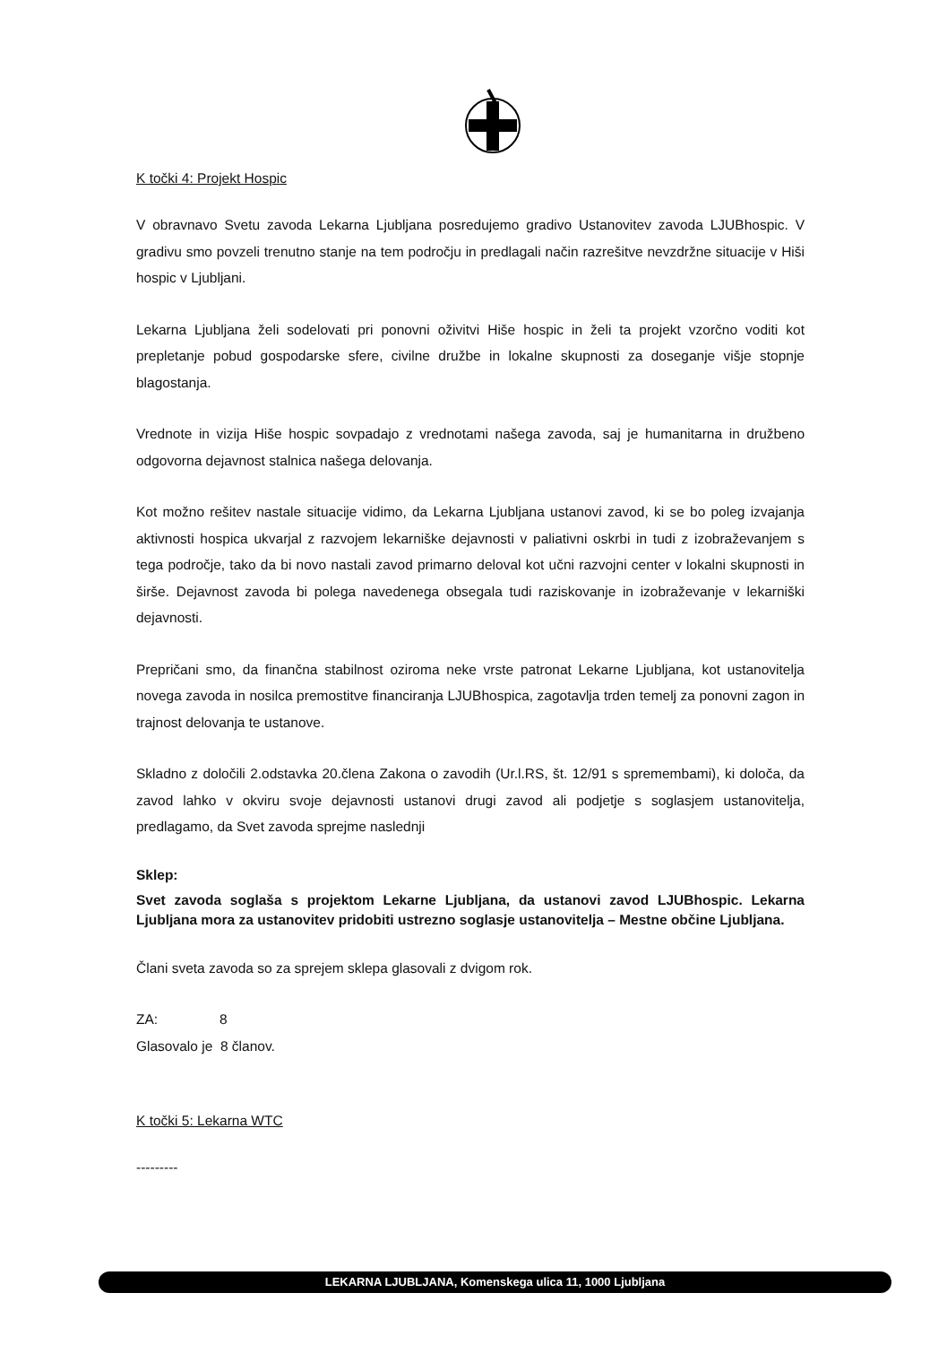K točki 4: Projekt Hospic
V obravnavo Svetu zavoda Lekarna Ljubljana posredujemo gradivo Ustanovitev zavoda LJUBhospic. V gradivu smo povzeli trenutno stanje na tem področju in predlagali način razrešitve nevzdržne situacije v Hiši hospic v Ljubljani.
Lekarna Ljubljana želi sodelovati pri ponovni oživitvi Hiše hospic in želi ta projekt vzorčno voditi kot prepletanje pobud gospodarske sfere, civilne družbe in lokalne skupnosti za doseganje višje stopnje blagostanja.
Vrednote in vizija Hiše hospic sovpadajo z vrednotami našega zavoda, saj je humanitarna in družbeno odgovorna dejavnost stalnica našega delovanja.
Kot možno rešitev nastale situacije vidimo, da Lekarna Ljubljana ustanovi zavod, ki se bo poleg izvajanja aktivnosti hospica ukvarjal z razvojem lekarniške dejavnosti v paliativni oskrbi in tudi z izobraževanjem s tega področje, tako da bi novo nastali zavod primarno deloval kot učni razvojni center v lokalni skupnosti in širše. Dejavnost zavoda bi polega navedenega obsegala tudi raziskovanje in izobraževanje v lekarniški dejavnosti.
Prepričani smo, da finančna stabilnost oziroma neke vrste patronat Lekarne Ljubljana, kot ustanovitelja novega zavoda in nosilca premostitve financiranja LJUBhospica, zagotavlja trden temelj za ponovni zagon in trajnost delovanja te ustanove.
Skladno z določili 2.odstavka 20.člena Zakona o zavodih (Ur.l.RS, št. 12/91 s spremembami), ki določa, da zavod lahko v okviru svoje dejavnosti ustanovi drugi zavod ali podjetje s soglasjem ustanovitelja, predlagamo, da Svet zavoda sprejme naslednji
Sklep:
Svet zavoda soglaša s projektom Lekarne Ljubljana, da ustanovi zavod LJUBhospic. Lekarna Ljubljana mora za ustanovitev pridobiti ustrezno soglasje ustanovitelja – Mestne občine Ljubljana.
Člani sveta zavoda so za sprejem sklepa glasovali z dvigom rok.
ZA: 8
Glasovalo je 8 članov.
K točki 5: Lekarna WTC
---------
LEKARNA LJUBLJANA, Komenskega ulica 11, 1000 Ljubljana